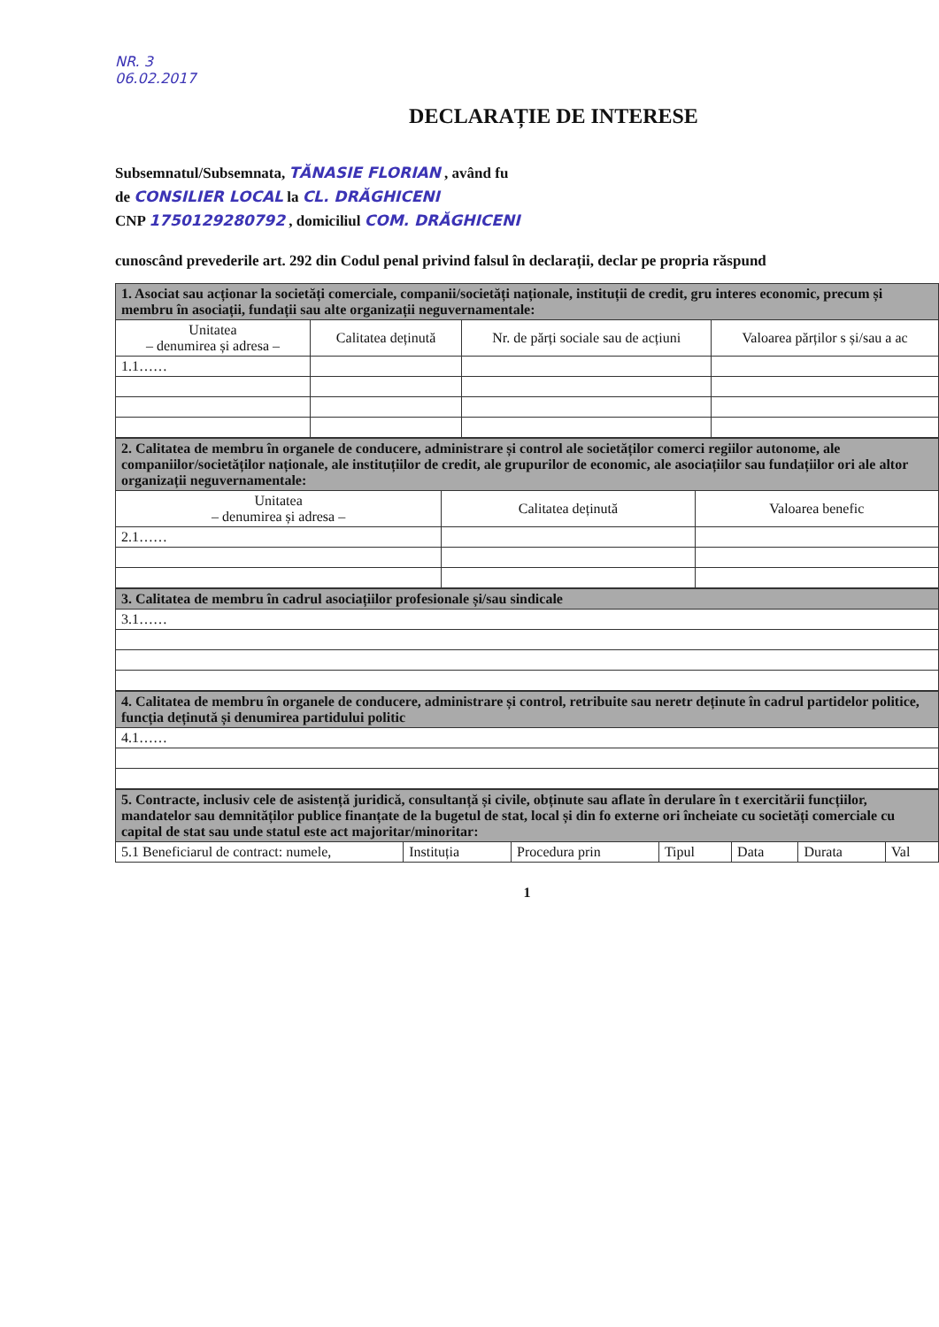NR. 3
06.02.2017
DECLARAȚIE DE INTERESE
Subsemnatul/Subsemnata, TĂNASIE FLORIAN , având fu
de CONSILIER LOCAL la CL. DRĂGHICENI
CNP 1750129280792 , domiciliul COM. DRĂGHICENI
cunoscând prevederile art. 292 din Codul penal privind falsul în declarații, declar pe propria răspund
| 1. Asociat sau acționar la societăți comerciale, companii/societăți naționale, instituții de credit, gru interes economic, precum și membru în asociații, fundații sau alte organizații neguvernamentale: | | | |
| --- | --- | --- | --- |
| Unitatea – denumirea și adresa – | Calitatea deținută | Nr. de părți sociale sau de acțiuni | Valoarea părților s și/sau a ac |
| 1.1…… | | | |
| 2. Calitatea de membru în organele de conducere, administrare și control ale societăților comerci regiilor autonome, ale companiilor/societăților naționale, ale instituțiilor de credit, ale grupurilor de economic, ale asociațiilor sau fundațiilor ori ale altor organizații neguvernamentale: | | |
| --- | --- | --- |
| Unitatea – denumirea și adresa – | Calitatea deținută | Valoarea benefic |
| 2.1…… | | |
| 3. Calitatea de membru în cadrul asociațiilor profesionale și/sau sindicale |
| --- |
| 3.1…… |
| 4. Calitatea de membru în organele de conducere, administrare și control, retribuite sau neretr deținute în cadrul partidelor politice, funcția deținută și denumirea partidului politic |
| --- |
| 4.1…… |
| 5. Contracte, inclusiv cele de asistență juridică, consultanță și civile, obținute sau aflate în derulare în t exercitării funcțiilor, mandatelor sau demnităților publice finanțate de la bugetul de stat, local și din fo externe ori încheiate cu societăți comerciale cu capital de stat sau unde statul este act majoritar/minoritar: | | | | | | |
| --- | --- | --- | --- | --- | --- | --- |
| 5.1 Beneficiarul de contract: numele, | Instituția | Procedura prin | Tipul | Data | Durata | Val |
1